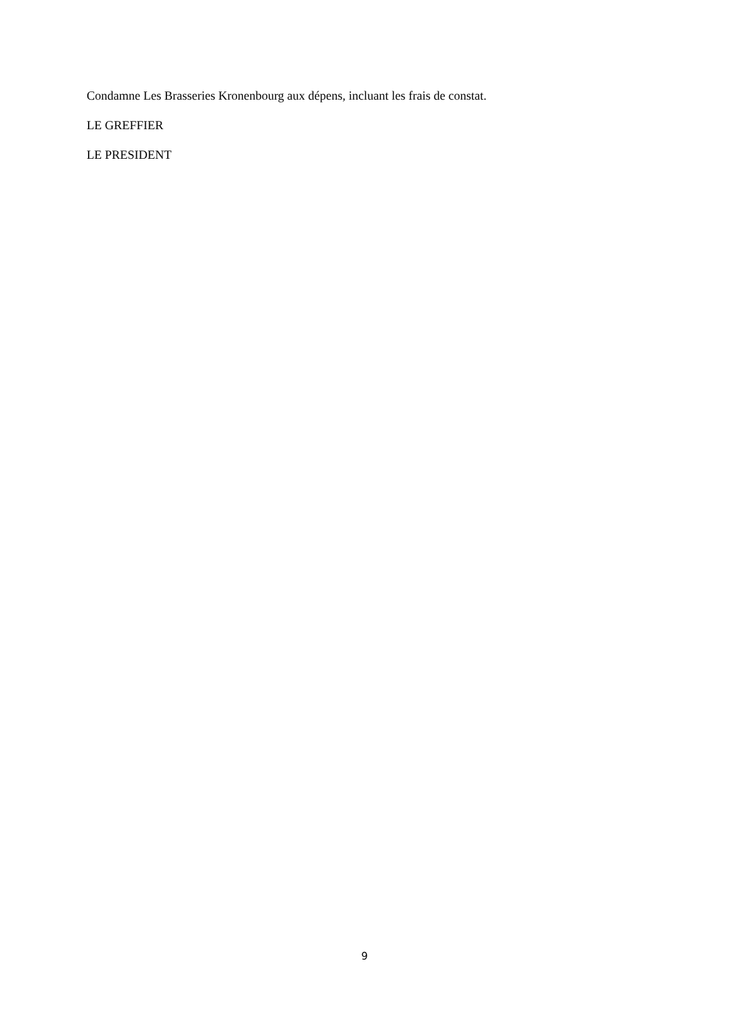Condamne Les Brasseries Kronenbourg aux dépens, incluant les frais de constat.
LE GREFFIER
LE PRESIDENT
9